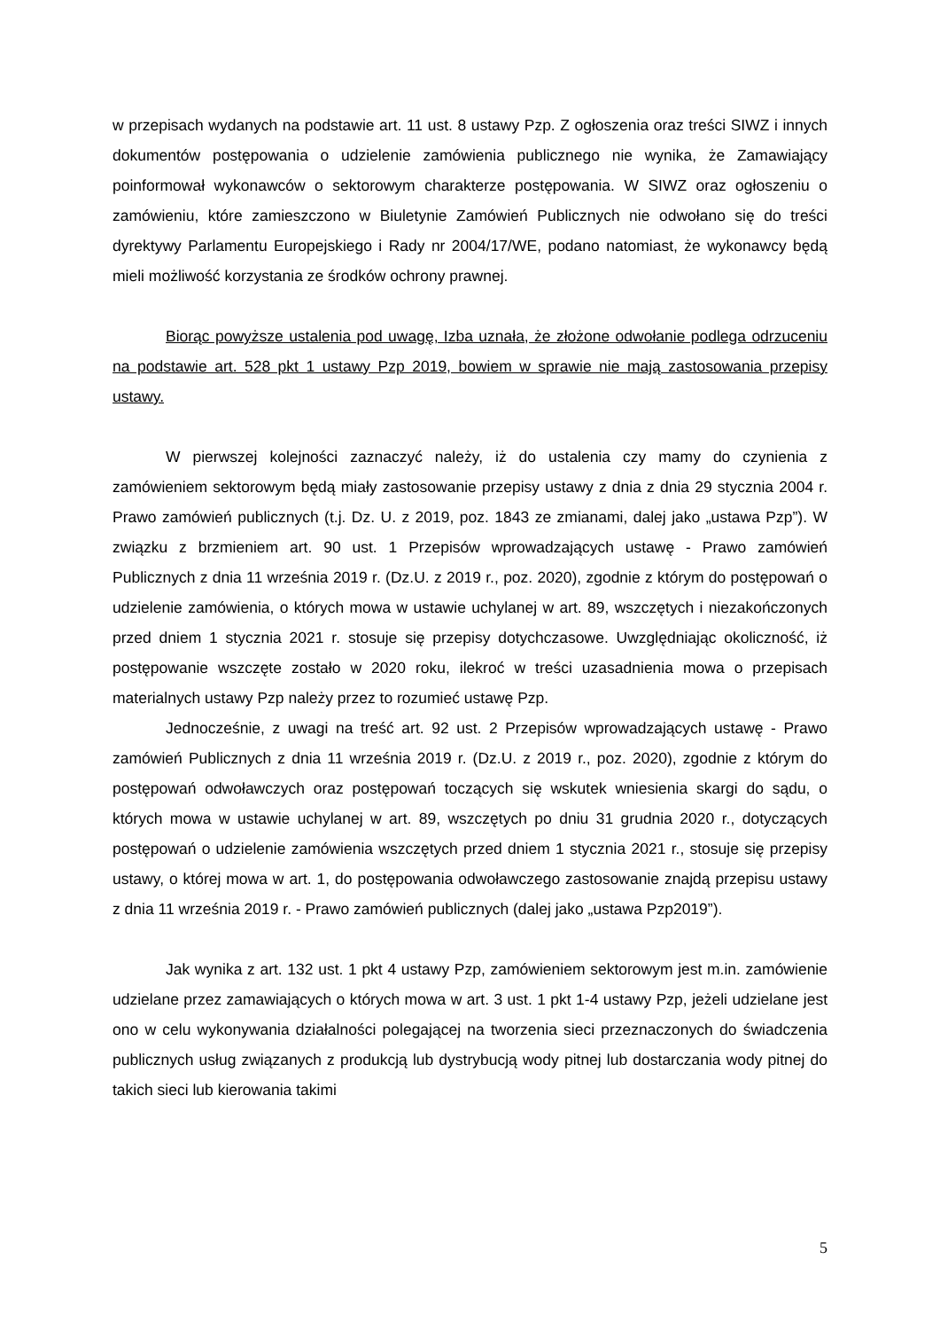w przepisach wydanych na podstawie art. 11 ust. 8 ustawy Pzp. Z ogłoszenia oraz treści SIWZ i innych dokumentów postępowania o udzielenie zamówienia publicznego nie wynika, że Zamawiający poinformował wykonawców o sektorowym charakterze postępowania. W SIWZ oraz ogłoszeniu o zamówieniu, które zamieszczono w Biuletynie Zamówień Publicznych nie odwołano się do treści dyrektywy Parlamentu Europejskiego i Rady nr 2004/17/WE, podano natomiast, że wykonawcy będą mieli możliwość korzystania ze środków ochrony prawnej.
Biorąc powyższe ustalenia pod uwagę, Izba uznała, że złożone odwołanie podlega odrzuceniu na podstawie art. 528 pkt 1 ustawy Pzp 2019, bowiem w sprawie nie mają zastosowania przepisy ustawy.
W pierwszej kolejności zaznaczyć należy, iż do ustalenia czy mamy do czynienia z zamówieniem sektorowym będą miały zastosowanie przepisy ustawy z dnia z dnia 29 stycznia 2004 r. Prawo zamówień publicznych (t.j. Dz. U. z 2019, poz. 1843 ze zmianami, dalej jako „ustawa Pzp”). W związku z brzmieniem art. 90 ust. 1 Przepisów wprowadzających ustawę - Prawo zamówień Publicznych z dnia 11 września 2019 r. (Dz.U. z 2019 r., poz. 2020), zgodnie z którym do postępowań o udzielenie zamówienia, o których mowa w ustawie uchylanej w art. 89, wszczętych i niezakończonych przed dniem 1 stycznia 2021 r. stosuje się przepisy dotychczasowe. Uwzględniając okoliczność, iż postępowanie wszczęte zostało w 2020 roku, ilekroć w treści uzasadnienia mowa o przepisach materialnych ustawy Pzp należy przez to rozumieć ustawę Pzp.
Jednocześnie, z uwagi na treść art. 92 ust. 2 Przepisów wprowadzających ustawę - Prawo zamówień Publicznych z dnia 11 września 2019 r. (Dz.U. z 2019 r., poz. 2020), zgodnie z którym do postępowań odwoławczych oraz postępowań toczących się wskutek wniesienia skargi do sądu, o których mowa w ustawie uchylanej w art. 89, wszczętych po dniu 31 grudnia 2020 r., dotyczących postępowań o udzielenie zamówienia wszczętych przed dniem 1 stycznia 2021 r., stosuje się przepisy ustawy, o której mowa w art. 1, do postępowania odwoławczego zastosowanie znajdą przepisu ustawy z dnia 11 września 2019 r. - Prawo zamówień publicznych (dalej jako „ustawa Pzp2019”).
Jak wynika z art. 132 ust. 1 pkt 4 ustawy Pzp, zamówieniem sektorowym jest m.in. zamówienie udzielane przez zamawiających o których mowa w art. 3 ust. 1 pkt 1-4 ustawy Pzp, jeżeli udzielane jest ono w celu wykonywania działalności polegającej na tworzenia sieci przeznaczonych do świadczenia publicznych usług związanych z produkcją lub dystrybucją wody pitnej lub dostarczania wody pitnej do takich sieci lub kierowania takimi
5